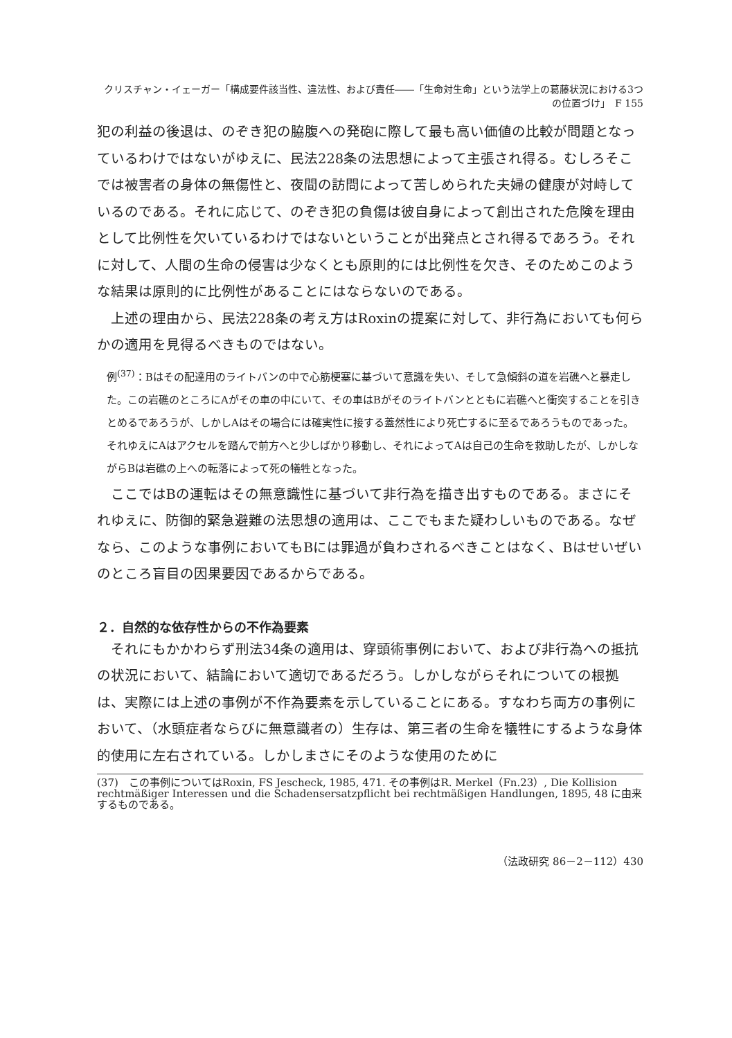クリスチャン・イェーガー「構成要件該当性、違法性、および責任――「生命対生命」という法学上の葛藤状況における3つの位置づけ」　F 155
犯の利益の後退は、のぞき犯の脇腹への発砲に際して最も高い価値の比較が問題となっているわけではないがゆえに、民法228条の法思想によって主張され得る。むしろそこでは被害者の身体の無傷性と、夜間の訪問によって苦しめられた夫婦の健康が対峙しているのである。それに応じて、のぞき犯の負傷は彼自身によって創出された危険を理由として比例性を欠いているわけではないということが出発点とされ得るであろう。それに対して、人間の生命の侵害は少なくとも原則的には比例性を欠き、そのためこのような結果は原則的に比例性があることにはならないのである。
上述の理由から、民法228条の考え方はRoxinの提案に対して、非行為においても何らかの適用を見得るべきものではない。
例<sup>(37)</sup>：Bはその配達用のライトバンの中で心筋梗塞に基づいて意識を失い、そして急傾斜の道を岩礁へと暴走した。この岩礁のところにAがその車の中にいて、その車はBがそのライトバンとともに岩礁へと衝突することを引きとめるであろうが、しかしAはその場合には確実性に接する蓋然性により死亡するに至るであろうものであった。それゆえにAはアクセルを踏んで前方へと少しばかり移動し、それによってAは自己の生命を救助したが、しかしながらBは岩礁の上への転落によって死の犠牲となった。
ここではBの運転はその無意識性に基づいて非行為を描き出すものである。まさにそれゆえに、防御的緊急避難の法思想の適用は、ここでもまた疑わしいものである。なぜなら、このような事例においてもBには罪過が負わされるべきことはなく、Bはせいぜいのところ盲目の因果要因であるからである。
２．自然的な依存性からの不作為要素
それにもかかわらず刑法34条の適用は、穿頭術事例において、および非行為への抵抗の状況において、結論において適切であるだろう。しかしながらそれについての根拠は、実際には上述の事例が不作為要素を示していることにある。すなわち両方の事例において、（水頭症者ならびに無意識者の）生存は、第三者の生命を犠牲にするような身体的使用に左右されている。しかしまさにそのような使用のために
(37)　この事例についてはRoxin, FS Jescheck, 1985, 471. その事例はR. Merkel（Fn.23）, Die Kollision rechtmäßiger Interessen und die Schadensersatzpflicht bei rechtmäßigen Handlungen, 1895, 48 に由来するものである。
（法政研究 86－2－112）430